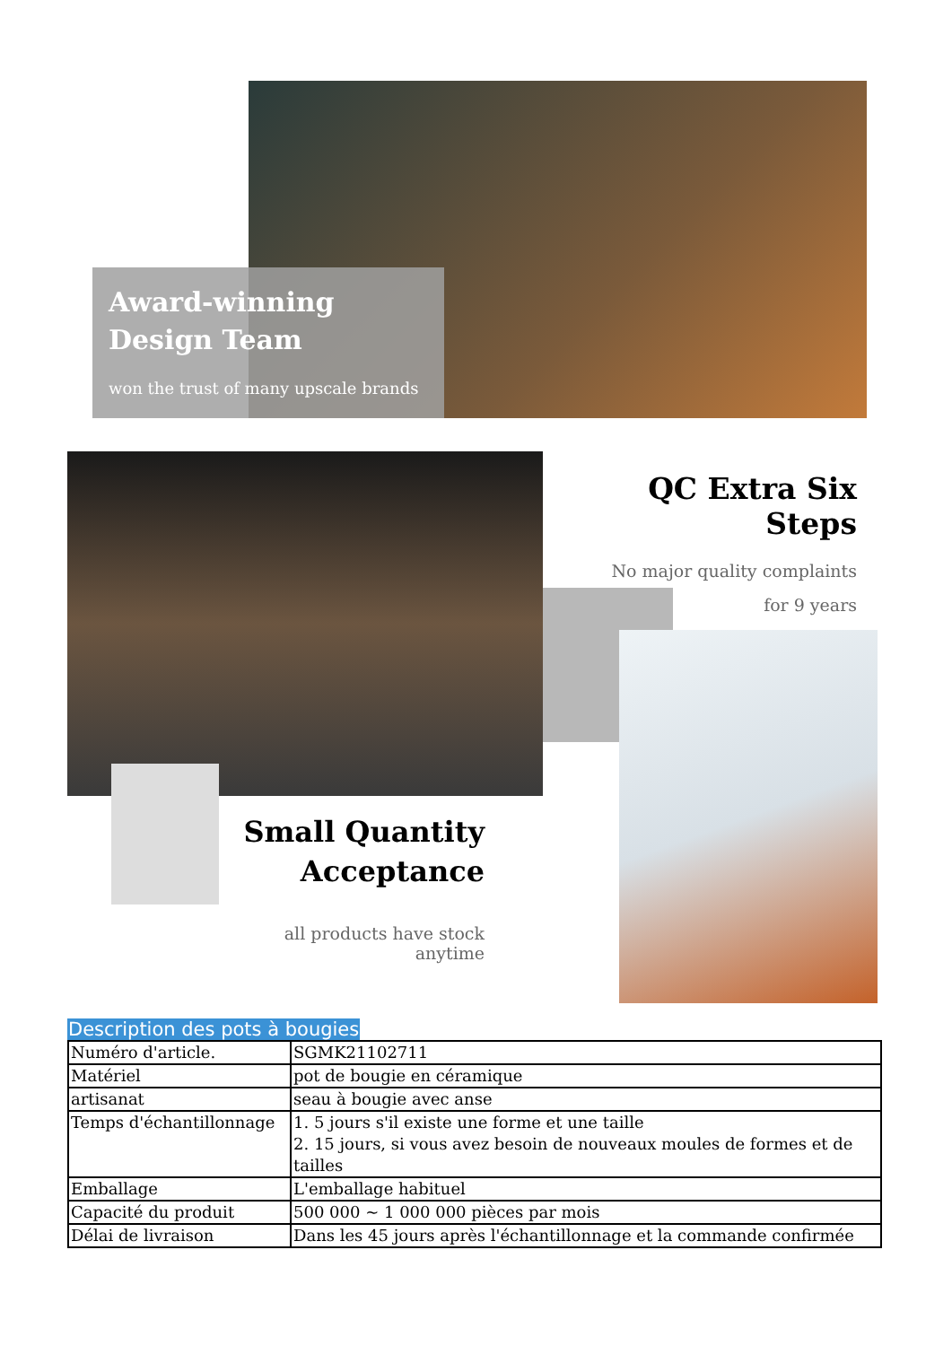Award-winning
Design Team
won the trust of many upscale brands
QC Extra Six Steps
No major quality complaints
for 9 years
Small Quantity
Acceptance
all products have stock anytime
Description des pots à bougies
| Numéro d'article. | SGMK21102711 |
| Matériel | pot de bougie en céramique |
| artisanat | seau à bougie avec anse |
| Temps d'échantillonnage | 1. 5 jours s'il existe une forme et une taille 2. 15 jours, si vous avez besoin de nouveaux moules de formes et de tailles |
| Emballage | L'emballage habituel |
| Capacité du produit | 500 000 ~ 1 000 000 pièces par mois |
| Délai de livraison | Dans les 45 jours après l'échantillonnage et la commande confirmée |